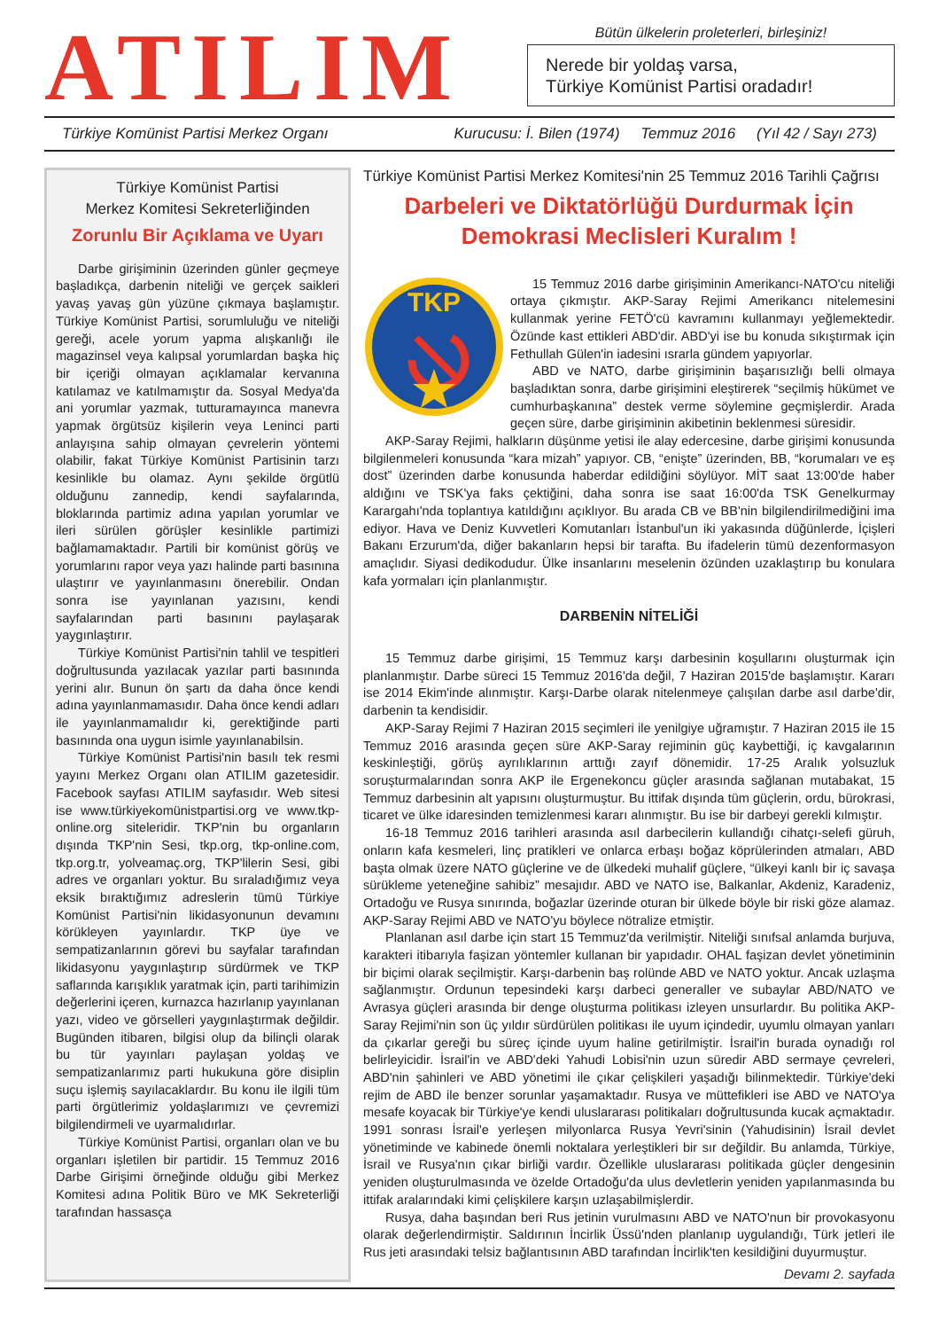ATILIM
Bütün ülkelerin proleterleri, birleşiniz!
Nerede bir yoldaş varsa,
Türkiye Komünist Partisi oradadır!
Türkiye Komünist Partisi Merkez Organı Kurucusu: İ. Bilen (1974) Temmuz 2016 (Yıl 42 / Sayı 273)
Türkiye Komünist Partisi
Merkez Komitesi Sekreterliğinden
Zorunlu Bir Açıklama ve Uyarı
Darbe girişiminin üzerinden günler geçmeye başladıkça, darbenin niteliği ve gerçek saikleri yavaş yavaş gün yüzüne çıkmaya başlamıştır. Türkiye Komünist Partisi, sorumluluğu ve niteliği gereği, acele yorum yapma alışkanlığı ile magazinsel veya kalıpsal yorumlardan başka hiç bir içeriği olmayan açıklamalar kervanına katılamaz ve katılmamıştır da. Sosyal Medya'da ani yorumlar yazmak, tutturamayınca manevra yapmak örgütsüz kişilerin veya Leninci parti anlayışına sahip olmayan çevrelerin yöntemi olabilir, fakat Türkiye Komünist Partisinin tarzı kesinlikle bu olamaz. Aynı şekilde örgütlü olduğunu zannedip, kendi sayfalarında, bloklarında partimiz adına yapılan yorumlar ve ileri sürülen görüşler kesinlikle partimizi bağlamamaktadır. Partili bir komünist görüş ve yorumlarını rapor veya yazı halinde parti basınına ulaştırır ve yayınlanmasını önerebilir. Ondan sonra ise yayınlanan yazısını, kendi sayfalarından parti basınını paylaşarak yaygınlaştırır.
Türkiye Komünist Partisi'nin tahlil ve tespitleri doğrultusunda yazılacak yazılar parti basınında yerini alır. Bunun ön şartı da daha önce kendi adına yayınlanmamasıdır. Daha önce kendi adları ile yayınlanmamalıdır ki, gerektiğinde parti basınında ona uygun isimle yayınlanabilsin.
Türkiye Komünist Partisi'nin basılı tek resmi yayını Merkez Organı olan ATILIM gazetesidir. Facebook sayfası ATILIM sayfasıdır. Web sitesi ise www.türkiyekomünistpartisi.org ve www.tkp-online.org siteleridir. TKP'nin bu organların dışında TKP'nin Sesi, tkp.org, tkp-online.com, tkp.org.tr, yolveamaç.org, TKP'lilerin Sesi, gibi adres ve organları yoktur. Bu sıraladığımız veya eksik bıraktığımız adreslerin tümü Türkiye Komünist Partisi'nin likidasyonunun devamını körükleyen yayınlardır. TKP üye ve sempatizanlarının görevi bu sayfalar tarafından likidasyonu yaygınlaştırıp sürdürmek ve TKP saflarında karışıklık yaratmak için, parti tarihimizin değerlerini içeren, kurnazca hazırlanıp yayınlanan yazı, video ve görselleri yaygınlaştırmak değildir. Bugünden itibaren, bilgisi olup da bilinçli olarak bu tür yayınları paylaşan yoldaş ve sempatizanlarımız parti hukukuna göre disiplin suçu işlemiş sayılacaklardır. Bu konu ile ilgili tüm parti örgütlerimiz yoldaşlarımızı ve çevremizi bilgilendirmeli ve uyarmalıdırlar.
Türkiye Komünist Partisi, organları olan ve bu organları işletilen bir partidir. 15 Temmuz 2016 Darbe Girişimi örneğinde olduğu gibi Merkez Komitesi adına Politik Büro ve MK Sekreterliği tarafından hassasça
Türkiye Komünist Partisi Merkez Komitesi'nin 25 Temmuz 2016 Tarihli Çağrısı
Darbeleri ve Diktatörlüğü Durdurmak İçin
Demokrasi Meclisleri Kuralım !
TKP
15 Temmuz 2016 darbe girişiminin Amerikancı-NATO'cu niteliği ortaya çıkmıştır. AKP-Saray Rejimi Amerikancı nitelemesini kullanmak yerine FETÖ'cü kavramını kullanmayı yeğlemektedir. Özünde kast ettikleri ABD'dir. ABD'yi ise bu konuda sıkıştırmak için Fethullah Gülen'in iadesini ısrarla gündem yapıyorlar.
ABD ve NATO, darbe girişiminin başarısızlığı belli olmaya başladıktan sonra, darbe girişimini eleştirerek “seçilmiş hükümet ve cumhurbaşkanına” destek verme söylemine geçmişlerdir. Arada geçen süre, darbe girişiminin akibetinin beklenmesi süresidir.
AKP-Saray Rejimi, halkların düşünme yetisi ile alay edercesine, darbe girişimi konusunda bilgilenmeleri konusunda “kara mizah” yapıyor. CB, “enişte” üzerinden, BB, “korumaları ve eş dost” üzerinden darbe konusunda haberdar edildiğini söylüyor. MİT saat 13:00'de haber aldığını ve TSK'ya faks çektiğini, daha sonra ise saat 16:00'da TSK Genelkurmay Karargahı'nda toplantıya katıldığını açıklıyor. Bu arada CB ve BB'nin bilgilendirilmediğini ima ediyor. Hava ve Deniz Kuvvetleri Komutanları İstanbul'un iki yakasında düğünlerde, İçişleri Bakanı Erzurum'da, diğer bakanların hepsi bir tarafta. Bu ifadelerin tümü dezenformasyon amaçlıdır. Siyasi dedikodudur. Ülke insanlarını meselenin özünden uzaklaştırıp bu konulara kafa yormaları için planlanmıştır.
DARBENİN NİTELİĞİ
15 Temmuz darbe girişimi, 15 Temmuz karşı darbesinin koşullarını oluşturmak için planlanmıştır. Darbe süreci 15 Temmuz 2016'da değil, 7 Haziran 2015'de başlamıştır. Kararı ise 2014 Ekim'inde alınmıştır. Karşı-Darbe olarak nitelenmeye çalışılan darbe asıl darbe'dir, darbenin ta kendisidir.
AKP-Saray Rejimi 7 Haziran 2015 seçimleri ile yenilgiye uğramıştır. 7 Haziran 2015 ile 15 Temmuz 2016 arasında geçen süre AKP-Saray rejiminin güç kaybettiği, iç kavgalarının keskinleştiği, görüş ayrılıklarının arttığı zayıf dönemidir. 17-25 Aralık yolsuzluk soruşturmalarından sonra AKP ile Ergenekoncu güçler arasında sağlanan mutabakat, 15 Temmuz darbesinin alt yapısını oluşturmuştur. Bu ittifak dışında tüm güçlerin, ordu, bürokrasi, ticaret ve ülke idaresinden temizlenmesi kararı alınmıştır. Bu ise bir darbeyi gerekli kılmıştır.
16-18 Temmuz 2016 tarihleri arasında asıl darbecilerin kullandığı cihatçı-selefi güruh, onların kafa kesmeleri, linç pratikleri ve onlarca erbaşı boğaz köprülerinden atmaları, ABD başta olmak üzere NATO güçlerine ve de ülkedeki muhalif güçlere, “ülkeyi kanlı bir iç savaşa sürükleme yeteneğine sahibiz” mesajıdır. ABD ve NATO ise, Balkanlar, Akdeniz, Karadeniz, Ortadoğu ve Rusya sınırında, boğazlar üzerinde oturan bir ülkede böyle bir riski göze alamaz. AKP-Saray Rejimi ABD ve NATO'yu böylece nötralize etmiştir.
Planlanan asıl darbe için start 15 Temmuz'da verilmiştir. Niteliği sınıfsal anlamda burjuva, karakteri itibarıyla faşizan yöntemler kullanan bir yapıdadır. OHAL faşizan devlet yönetiminin bir biçimi olarak seçilmiştir. Karşı-darbenin baş rolünde ABD ve NATO yoktur. Ancak uzlaşma sağlanmıştır. Ordunun tepesindeki karşı darbeci generaller ve subaylar ABD/NATO ve Avrasya güçleri arasında bir denge oluşturma politikası izleyen unsurlardır. Bu politika AKP-Saray Rejimi'nin son üç yıldır sürdürülen politikası ile uyum içindedir, uyumlu olmayan yanları da çıkarlar gereği bu süreç içinde uyum haline getirilmiştir. İsrail'in burada oynadığı rol belirleyicidir. İsrail'in ve ABD'deki Yahudi Lobisi'nin uzun süredir ABD sermaye çevreleri, ABD'nin şahinleri ve ABD yönetimi ile çıkar çelişkileri yaşadığı bilinmektedir. Türkiye'deki rejim de ABD ile benzer sorunlar yaşamaktadır. Rusya ve müttefikleri ise ABD ve NATO'ya mesafe koyacak bir Türkiye'ye kendi uluslararası politikaları doğrultusunda kucak açmaktadır. 1991 sonrası İsrail'e yerleşen milyonlarca Rusya Yevri'sinin (Yahudisinin) İsrail devlet yönetiminde ve kabinede önemli noktalara yerleştikleri bir sır değildir. Bu anlamda, Türkiye, İsrail ve Rusya'nın çıkar birliği vardır. Özellikle uluslararası politikada güçler dengesinin yeniden oluşturulmasında ve özelde Ortadoğu'da ulus devletlerin yeniden yapılanmasında bu ittifak aralarındaki kimi çelişkilere karşın uzlaşabilmişlerdir.
Rusya, daha başından beri Rus jetinin vurulmasını ABD ve NATO'nun bir provokasyonu olarak değerlendirmiştir. Saldırının İncirlik Üssü'nden planlanıp uygulandığı, Türk jetleri ile Rus jeti arasındaki telsiz bağlantısının ABD tarafından İncirlik'ten kesildiğini duyurmuştur.
Devamı 2. sayfada